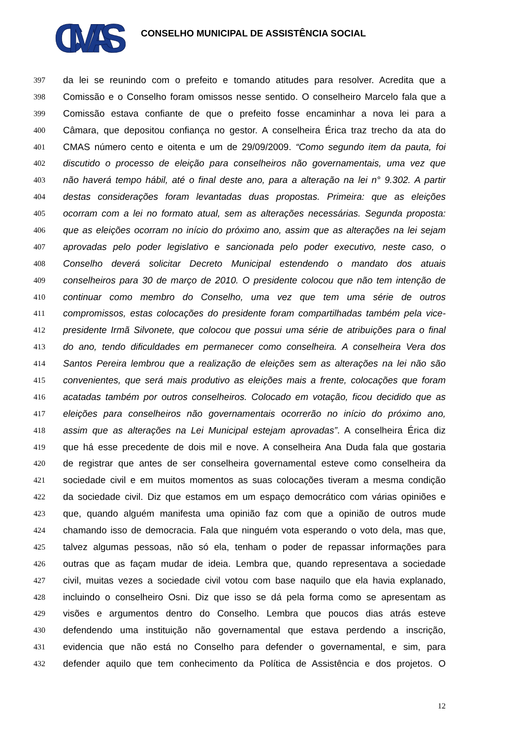CMAS
CONSELHO MUNICIPAL DE ASSISTÊNCIA SOCIAL
397 da lei se reunindo com o prefeito e tomando atitudes para resolver. Acredita que a
398 Comissão e o Conselho foram omissos nesse sentido. O conselheiro Marcelo fala que a
399 Comissão estava confiante de que o prefeito fosse encaminhar a nova lei para a
400 Câmara, que depositou confiança no gestor. A conselheira Érica traz trecho da ata do
401 CMAS número cento e oitenta e um de 29/09/2009. “Como segundo item da pauta, foi
402 discutido o processo de eleição para conselheiros não governamentais, uma vez que
403 não haverá tempo hábil, até o final deste ano, para a alteração na lei n° 9.302. A partir
404 destas considerações foram levantadas duas propostas. Primeira: que as eleições
405 ocorram com a lei no formato atual, sem as alterações necessárias. Segunda proposta:
406 que as eleições ocorram no início do próximo ano, assim que as alterações na lei sejam
407 aprovadas pelo poder legislativo e sancionada pelo poder executivo, neste caso, o
408 Conselho deverá solicitar Decreto Municipal estendendo o mandato dos atuais
409 conselheiros para 30 de março de 2010. O presidente colocou que não tem intenção de
410 continuar como membro do Conselho, uma vez que tem uma série de outros
411 compromissos, estas colocações do presidente foram compartilhadas também pela vice-
412 presidente Irmã Silvonete, que colocou que possui uma série de atribuições para o final
413 do ano, tendo dificuldades em permanecer como conselheira. A conselheira Vera dos
414 Santos Pereira lembrou que a realização de eleições sem as alterações na lei não são
415 convenientes, que será mais produtivo as eleições mais a frente, colocações que foram
416 acatadas também por outros conselheiros. Colocado em votação, ficou decidido que as
417 eleições para conselheiros não governamentais ocorrerão no início do próximo ano,
418 assim que as alterações na Lei Municipal estejam aprovadas”. A conselheira Érica diz
419 que há esse precedente de dois mil e nove. A conselheira Ana Duda fala que gostaria
420 de registrar que antes de ser conselheira governamental esteve como conselheira da
421 sociedade civil e em muitos momentos as suas colocações tiveram a mesma condição
422 da sociedade civil. Diz que estamos em um espaço democrático com várias opiniões e
423 que, quando alguém manifesta uma opinião faz com que a opinião de outros mude
424 chamando isso de democracia. Fala que ninguém vota esperando o voto dela, mas que,
425 talvez algumas pessoas, não só ela, tenham o poder de repassar informações para
426 outras que as façam mudar de ideia. Lembra que, quando representava a sociedade
427 civil, muitas vezes a sociedade civil votou com base naquilo que ela havia explanado,
428 incluindo o conselheiro Osni. Diz que isso se dá pela forma como se apresentam as
429 visões e argumentos dentro do Conselho. Lembra que poucos dias atrás esteve
430 defendendo uma instituição não governamental que estava perdendo a inscrição,
431 evidencia que não está no Conselho para defender o governamental, e sim, para
432 defender aquilo que tem conhecimento da Política de Assistência e dos projetos. O
12